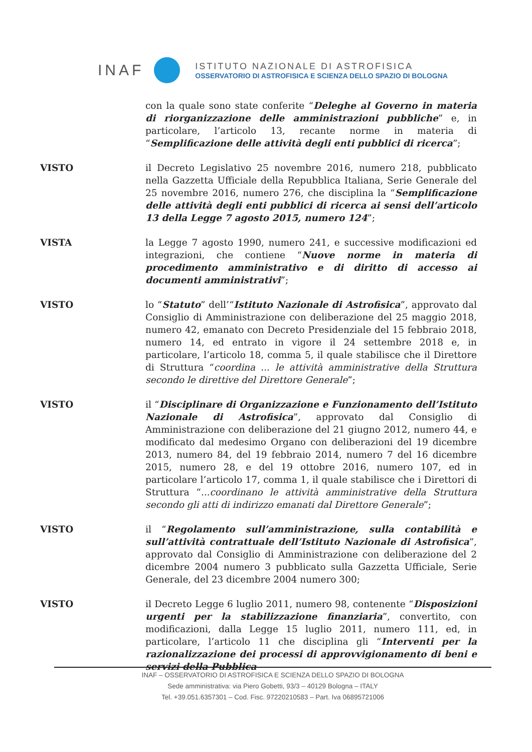INAF
ISTITUTO NAZIONALE DI ASTROFISICA
OSSERVATORIO DI ASTROFISICA E SCIENZA DELLO SPAZIO DI BOLOGNA
con la quale sono state conferite “Deleghe al Governo in materia di riorganizzazione delle amministrazioni pubbliche” e, in particolare, l’articolo 13, recante norme in materia di “Semplificazione delle attività degli enti pubblici di ricerca”;
VISTO il Decreto Legislativo 25 novembre 2016, numero 218, pubblicato nella Gazzetta Ufficiale della Repubblica Italiana, Serie Generale del 25 novembre 2016, numero 276, che disciplina la “Semplificazione delle attività degli enti pubblici di ricerca ai sensi dell’articolo 13 della Legge 7 agosto 2015, numero 124”;
VISTA la Legge 7 agosto 1990, numero 241, e successive modificazioni ed integrazioni, che contiene “Nuove norme in materia di procedimento amministrativo e di diritto di accesso ai documenti amministrativi”;
VISTO lo “Statuto” dell’“Istituto Nazionale di Astrofisica”, approvato dal Consiglio di Amministrazione con deliberazione del 25 maggio 2018, numero 42, emanato con Decreto Presidenziale del 15 febbraio 2018, numero 14, ed entrato in vigore il 24 settembre 2018 e, in particolare, l’articolo 18, comma 5, il quale stabilisce che il Direttore di Struttura “coordina ... le attività amministrative della Struttura secondo le direttive del Direttore Generale”;
VISTO il “Disciplinare di Organizzazione e Funzionamento dell’Istituto Nazionale di Astrofisica”, approvato dal Consiglio di Amministrazione con deliberazione del 21 giugno 2012, numero 44, e modificato dal medesimo Organo con deliberazioni del 19 dicembre 2013, numero 84, del 19 febbraio 2014, numero 7 del 16 dicembre 2015, numero 28, e del 19 ottobre 2016, numero 107, ed in particolare l’articolo 17, comma 1, il quale stabilisce che i Direttori di Struttura “...coordinano le attività amministrative della Struttura secondo gli atti di indirizzo emanati dal Direttore Generale”;
VISTO il “Regolamento sull’amministrazione, sulla contabilità e sull’attività contrattuale dell’Istituto Nazionale di Astrofisica”, approvato dal Consiglio di Amministrazione con deliberazione del 2 dicembre 2004 numero 3 pubblicato sulla Gazzetta Ufficiale, Serie Generale, del 23 dicembre 2004 numero 300;
VISTO il Decreto Legge 6 luglio 2011, numero 98, contenente “Disposizioni urgenti per la stabilizzazione finanziaria”, convertito, con modificazioni, dalla Legge 15 luglio 2011, numero 111, ed, in particolare, l’articolo 11 che disciplina gli “Interventi per la razionalizzazione dei processi di approvvigionamento di beni e servizi della Pubblica
INAF – OSSERVATORIO DI ASTROFISICA E SCIENZA DELLO SPAZIO DI BOLOGNA
Sede amministrativa: via Piero Gobetti, 93/3 – 40129 Bologna – ITALY
Tel. +39.051.6357301 – Cod. Fisc. 97220210583 – Part. Iva 06895721006